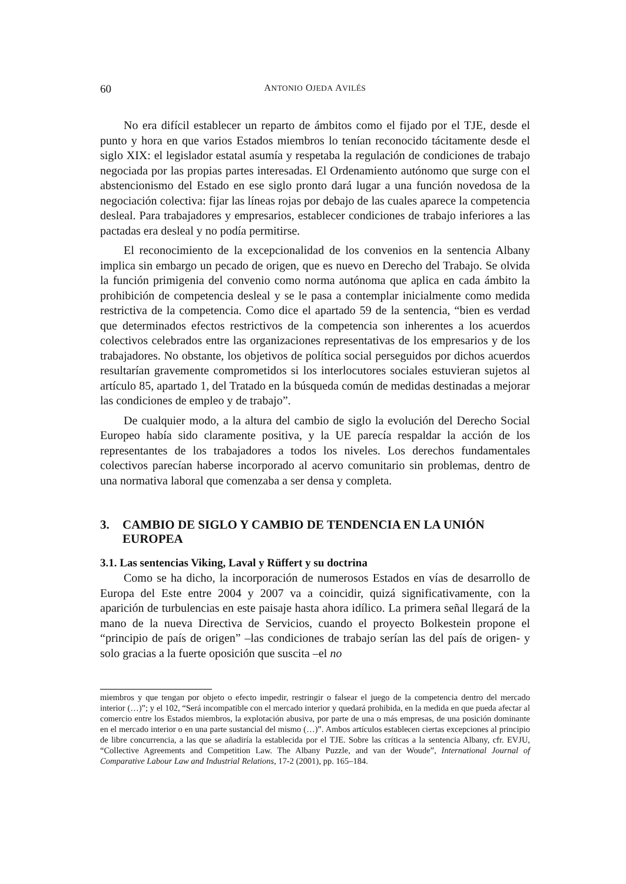60 ANTONIO OJEDA AVILÉS
No era difícil establecer un reparto de ámbitos como el fijado por el TJE, desde el punto y hora en que varios Estados miembros lo tenían reconocido tácitamente desde el siglo XIX: el legislador estatal asumía y respetaba la regulación de condiciones de trabajo negociada por las propias partes interesadas. El Ordenamiento autónomo que surge con el abstencionismo del Estado en ese siglo pronto dará lugar a una función novedosa de la negociación colectiva: fijar las líneas rojas por debajo de las cuales aparece la competencia desleal. Para trabajadores y empresarios, establecer condiciones de trabajo inferiores a las pactadas era desleal y no podía permitirse.
El reconocimiento de la excepcionalidad de los convenios en la sentencia Albany implica sin embargo un pecado de origen, que es nuevo en Derecho del Trabajo. Se olvida la función primigenia del convenio como norma autónoma que aplica en cada ámbito la prohibición de competencia desleal y se le pasa a contemplar inicialmente como medida restrictiva de la competencia. Como dice el apartado 59 de la sentencia, “bien es verdad que determinados efectos restrictivos de la competencia son inherentes a los acuerdos colectivos celebrados entre las organizaciones representativas de los empresarios y de los trabajadores. No obstante, los objetivos de política social perseguidos por dichos acuerdos resultarían gravemente comprometidos si los interlocutores sociales estuvieran sujetos al artículo 85, apartado 1, del Tratado en la búsqueda común de medidas destinadas a mejorar las condiciones de empleo y de trabajo”.
De cualquier modo, a la altura del cambio de siglo la evolución del Derecho Social Europeo había sido claramente positiva, y la UE parecía respaldar la acción de los representantes de los trabajadores a todos los niveles. Los derechos fundamentales colectivos parecían haberse incorporado al acervo comunitario sin problemas, dentro de una normativa laboral que comenzaba a ser densa y completa.
3. CAMBIO DE SIGLO Y CAMBIO DE TENDENCIA EN LA UNIÓN EUROPEA
3.1. Las sentencias Viking, Laval y Rüffert y su doctrina
Como se ha dicho, la incorporación de numerosos Estados en vías de desarrollo de Europa del Este entre 2004 y 2007 va a coincidir, quizá significativamente, con la aparición de turbulencias en este paisaje hasta ahora idílico. La primera señal llegará de la mano de la nueva Directiva de Servicios, cuando el proyecto Bolkestein propone el “principio de país de origen” –las condiciones de trabajo serían las del país de origen- y solo gracias a la fuerte oposición que suscita –el no
miembros y que tengan por objeto o efecto impedir, restringir o falsear el juego de la competencia dentro del mercado interior (…)”; y el 102, “Será incompatible con el mercado interior y quedará prohibida, en la medida en que pueda afectar al comercio entre los Estados miembros, la explotación abusiva, por parte de una o más empresas, de una posición dominante en el mercado interior o en una parte sustancial del mismo (…)”. Ambos artículos establecen ciertas excepciones al principio de libre concurrencia, a las que se añadiría la establecida por el TJE. Sobre las críticas a la sentencia Albany, cfr. EVJU, “Collective Agreements and Competition Law. The Albany Puzzle, and van der Woude”, International Journal of Comparative Labour Law and Industrial Relations, 17-2 (2001), pp. 165–184.